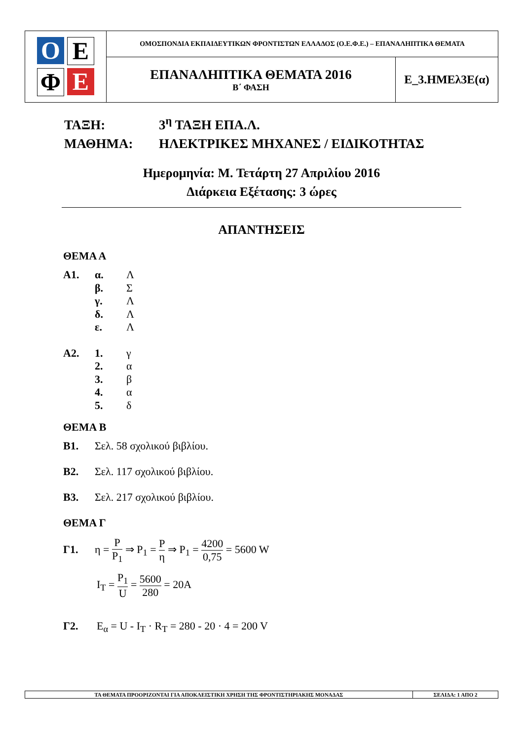| Ο Ε Φ Ε | ΟΜΟΣΠΟΝΔΙΑ ΕΚΠΑΙΔΕΥΤΙΚΩΝ ΦΡΟΝΤΙΣΤΩΝ ΕΛΛΑΔΟΣ (Ο.Ε.Φ.Ε.) – ΕΠΑΝΑΛΗΠΤΙΚΑ ΘΕΜΑΤΑ | |
| | ΕΠΑΝΑΛΗΠΤΙΚΑ ΘΕΜΑΤΑ 2016 Β΄ ΦΑΣΗ | Ε_3.ΗΜΕλ3Ε(α) |
ΤΑΞΗ: 3<sup>η</sup> ΤΑΞΗ ΕΠΑ.Λ.
ΜΑΘΗΜΑ: ΗΛΕΚΤΡΙΚΕΣ ΜΗΧΑΝΕΣ / ΕΙΔΙΚΟΤΗΤΑΣ
Ημερομηνία: Μ. Τετάρτη 27 Απριλίου 2016
Διάρκεια Εξέτασης: 3 ώρες
ΑΠΑΝΤΗΣΕΙΣ
ΘΕΜΑ Α
Α1. α. Λ
β. Σ
γ. Λ
δ. Λ
ε. Λ
Α2. 1. γ
2. α
3. β
4. α
5. δ
ΘΕΜΑ Β
Β1. Σελ. 58 σχολικού βιβλίου.
Β2. Σελ. 117 σχολικού βιβλίου.
Β3. Σελ. 217 σχολικού βιβλίου.
ΘΕΜΑ Γ
Γ1. η = P P<sub>1</sub> ⇒ P<sub>1</sub> = P η ⇒ P<sub>1</sub> = 4200 0,75 = 5600 W
I<sub>T</sub> = P<sub>1</sub> U = 5600 280 = 20A
Γ2. E<sub>α</sub> = U - I<sub>T</sub> · R<sub>T</sub> = 280 - 20 · 4 = 200 V
| ΤΑ ΘΕΜΑΤΑ ΠΡΟΟΡΙΖΟΝΤΑΙ ΓΙΑ ΑΠΟΚΛΕΙΣΤΙΚΗ ΧΡΗΣΗ ΤΗΣ ΦΡΟΝΤΙΣΤΗΡΙΑΚΗΣ ΜΟΝΑΔΑΣ | ΣΕΛΙΔΑ: 1 ΑΠΟ 2 |